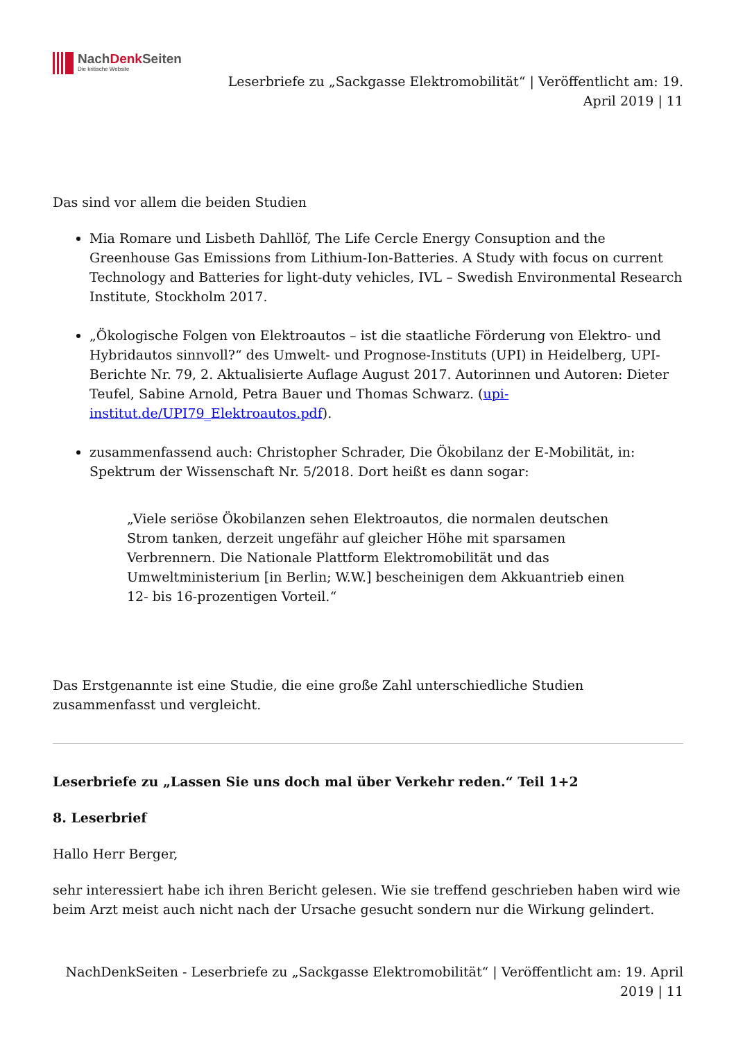NachDenk Seiten
Die kritische Website
Leserbriefe zu „Sackgasse Elektromobilität“ | Veröffentlicht am: 19. April 2019 | 11
Das sind vor allem die beiden Studien
Mia Romare und Lisbeth Dahllöf, The Life Cercle Energy Consuption and the Greenhouse Gas Emissions from Lithium-Ion-Batteries. A Study with focus on current Technology and Batteries for light-duty vehicles, IVL – Swedish Environmental Research Institute, Stockholm 2017.
„Ökologische Folgen von Elektroautos – ist die staatliche Förderung von Elektro- und Hybridautos sinnvoll?“ des Umwelt- und Prognose-Instituts (UPI) in Heidelberg, UPI-Berichte Nr. 79, 2. Aktualisierte Auflage August 2017. Autorinnen und Autoren: Dieter Teufel, Sabine Arnold, Petra Bauer und Thomas Schwarz. (upi-institut.de/UPI79_Elektroautos.pdf).
zusammenfassend auch: Christopher Schrader, Die Ökobilanz der E-Mobilität, in: Spektrum der Wissenschaft Nr. 5/2018. Dort heißt es dann sogar:
„Viele seriöse Ökobilanzen sehen Elektroautos, die normalen deutschen Strom tanken, derzeit ungefähr auf gleicher Höhe mit sparsamen Verbrennern. Die Nationale Plattform Elektromobilität und das Umweltministerium [in Berlin; W.W.] bescheinigen dem Akkuantrieb einen 12- bis 16-prozentigen Vorteil.“
Das Erstgenannte ist eine Studie, die eine große Zahl unterschiedliche Studien zusammenfasst und vergleicht.
Leserbriefe zu „Lassen Sie uns doch mal über Verkehr reden.“ Teil 1+2
8. Leserbrief
Hallo Herr Berger,
sehr interessiert habe ich ihren Bericht gelesen. Wie sie treffend geschrieben haben wird wie beim Arzt meist auch nicht nach der Ursache gesucht sondern nur die Wirkung gelindert.
NachDenkSeiten - Leserbriefe zu „Sackgasse Elektromobilität“ | Veröffentlicht am: 19. April 2019 | 11